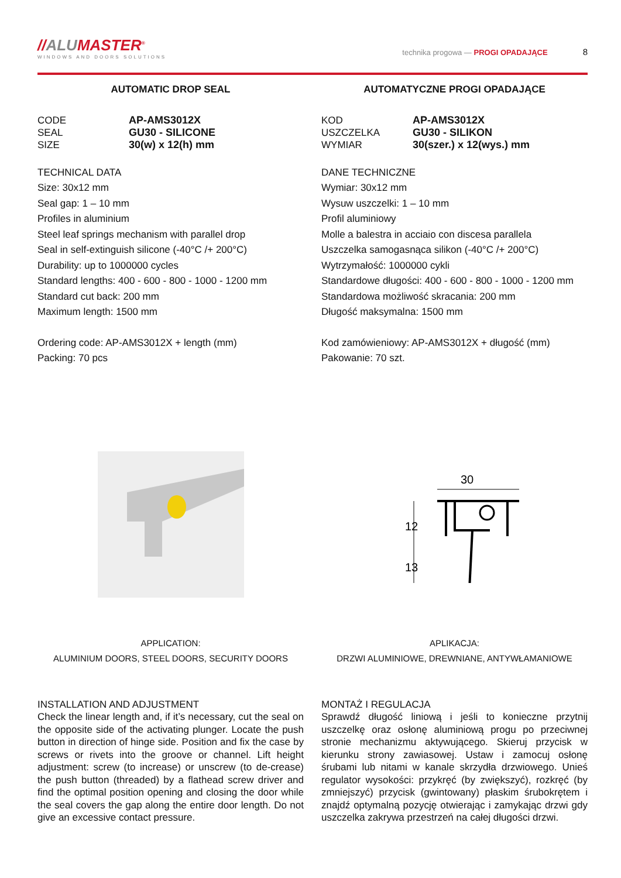//ALUMASTER<sup>®</sup>
WINDOWS AND DOORS SOLUTIONS
technika progowa — PROGI OPADAJĄCE 8
AUTOMATIC DROP SEAL
CODE AP-AMS3012X SEAL GU30 - SILICONE SIZE 30(w) x 12(h) mm
TECHNICAL DATA
Size: 30x12 mm
Seal gap: 1 – 10 mm
Profiles in aluminium
Steel leaf springs mechanism with parallel drop
Seal in self-extinguish silicone (-40°C /+ 200°C)
Durability: up to 1000000 cycles
Standard lengths: 400 - 600 - 800 - 1000 - 1200 mm
Standard cut back: 200 mm
Maximum length: 1500 mm
Ordering code: AP-AMS3012X + length (mm)
Packing: 70 pcs
APPLICATION:
ALUMINIUM DOORS, STEEL DOORS, SECURITY DOORS
INSTALLATION AND ADJUSTMENT
Check the linear length and, if it’s necessary, cut the seal on the opposite side of the activating plunger. Locate the push button in direction of hinge side. Position and fix the case by screws or rivets into the groove or channel. Lift height adjustment: screw (to increase) or unscrew (to de-crease) the push button (threaded) by a flathead screw driver and find the optimal position opening and closing the door while the seal covers the gap along the entire door length. Do not give an excessive contact pressure.
AUTOMATYCZNE PROGI OPADAJĄCE
KOD AP-AMS3012X USZCZELKA GU30 - SILIKON WYMIAR 30(szer.) x 12(wys.) mm
DANE TECHNICZNE
Wymiar: 30x12 mm
Wysuw uszczelki: 1 – 10 mm
Profil aluminiowy
Molle a balestra in acciaio con discesa parallela
Uszczelka samogasnąca silikon (-40°C /+ 200°C)
Wytrzymałość: 1000000 cykli
Standardowe długości: 400 - 600 - 800 - 1000 - 1200 mm
Standardowa możliwość skracania: 200 mm
Długość maksymalna: 1500 mm
Kod zamówieniowy: AP-AMS3012X + długość (mm)
Pakowanie: 70 szt.
30
12
13
APLIKACJA:
DRZWI ALUMINIOWE, DREWNIANE, ANTYWŁAMANIOWE
MONTAŻ I REGULACJA
Sprawdź długość liniową i jeśli to konieczne przytnij uszczelkę oraz osłonę aluminiową progu po przeciwnej stronie mechanizmu aktywującego. Skieruj przycisk w kierunku strony zawiasowej. Ustaw i zamocuj osłonę śrubami lub nitami w kanale skrzydła drzwiowego. Unieś regulator wysokości: przykręć (by zwiększyć), rozkręć (by zmniejszyć) przycisk (gwintowany) płaskim śrubokrętem i znajdź optymalną pozycję otwierając i zamykając drzwi gdy uszczelka zakrywa przestrzeń na całej długości drzwi.